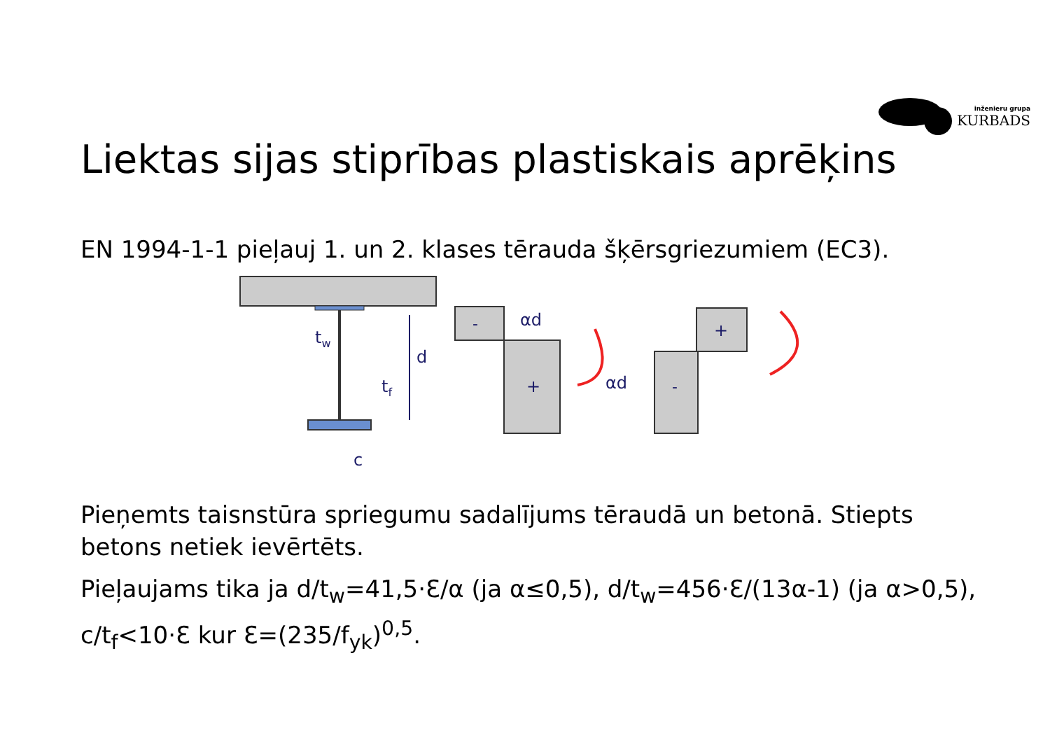inženieru grupa
KURBADS
Liektas sijas stiprības plastiskais aprēķins
EN 1994-1-1 pieļauj 1. un 2. klases tērauda šķērsgriezumiem (EC3).
tw
d
tf
c
-
+
αd
+
-
αd
Pieņemts taisnstūra spriegumu sadalījums tēraudā un betonā. Stiepts betons netiek ievērtēts.
Pieļaujams tika ja d/t<sub>w</sub>=41,5·Ɛ/α (ja α≤0,5), d/t<sub>w</sub>=456·Ɛ/(13α-1) (ja α>0,5), c/t<sub>f</sub><10·Ɛ kur Ɛ=(235/f<sub>yk</sub>)<sup>0,5</sup>.